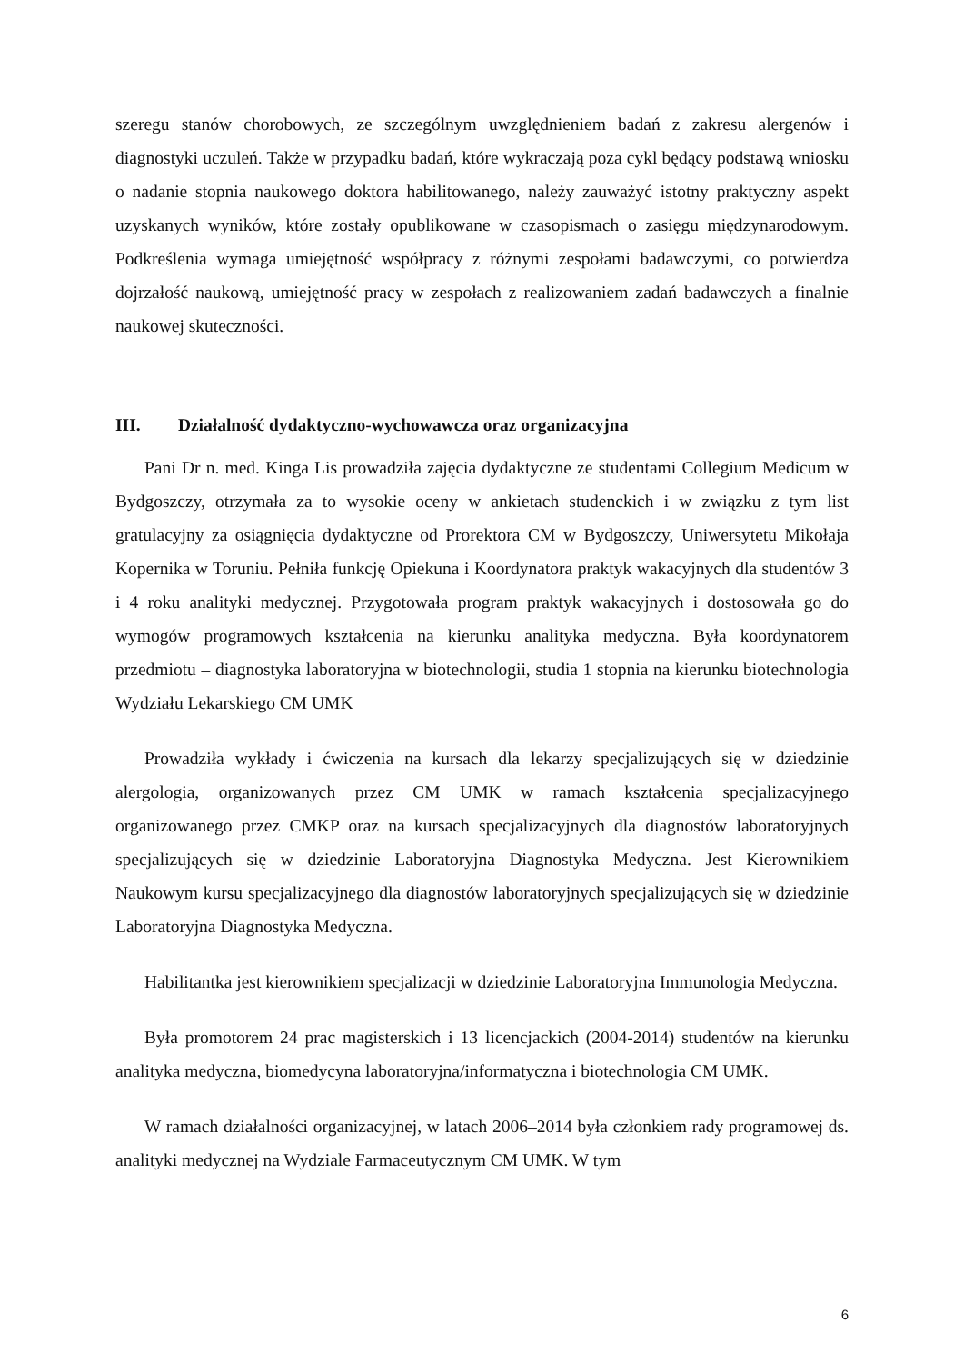szeregu stanów chorobowych, ze szczególnym uwzględnieniem badań z zakresu alergenów i diagnostyki uczuleń. Także w przypadku badań, które wykraczają poza cykl będący podstawą wniosku o nadanie stopnia naukowego doktora habilitowanego, należy zauważyć istotny praktyczny aspekt uzyskanych wyników, które zostały opublikowane w czasopismach o zasięgu międzynarodowym. Podkreślenia wymaga umiejętność współpracy z różnymi zespołami badawczymi, co potwierdza dojrzałość naukową, umiejętność pracy w zespołach z realizowaniem zadań badawczych a finalnie naukowej skuteczności.
III. Działalność dydaktyczno-wychowawcza oraz organizacyjna
Pani Dr n. med. Kinga Lis prowadziła zajęcia dydaktyczne ze studentami Collegium Medicum w Bydgoszczy, otrzymała za to wysokie oceny w ankietach studenckich i w związku z tym list gratulacyjny za osiągnięcia dydaktyczne od Prorektora CM w Bydgoszczy, Uniwersytetu Mikołaja Kopernika w Toruniu. Pełniła funkcję Opiekuna i Koordynatora praktyk wakacyjnych dla studentów 3 i 4 roku analityki medycznej. Przygotowała program praktyk wakacyjnych i dostosowała go do wymogów programowych kształcenia na kierunku analityka medyczna. Była koordynatorem przedmiotu – diagnostyka laboratoryjna w biotechnologii, studia 1 stopnia na kierunku biotechnologia Wydziału Lekarskiego CM UMK
Prowadziła wykłady i ćwiczenia na kursach dla lekarzy specjalizujących się w dziedzinie alergologia, organizowanych przez CM UMK w ramach kształcenia specjalizacyjnego organizowanego przez CMKP oraz na kursach specjalizacyjnych dla diagnostów laboratoryjnych specjalizujących się w dziedzinie Laboratoryjna Diagnostyka Medyczna. Jest Kierownikiem Naukowym kursu specjalizacyjnego dla diagnostów laboratoryjnych specjalizujących się w dziedzinie Laboratoryjna Diagnostyka Medyczna.
Habilitantka jest kierownikiem specjalizacji w dziedzinie Laboratoryjna Immunologia Medyczna.
Była promotorem 24 prac magisterskich i 13 licencjackich (2004-2014) studentów na kierunku analityka medyczna, biomedycyna laboratoryjna/informatyczna i biotechnologia CM UMK.
W ramach działalności organizacyjnej, w latach 2006–2014 była członkiem rady programowej ds. analityki medycznej na Wydziale Farmaceutycznym CM UMK. W tym
6